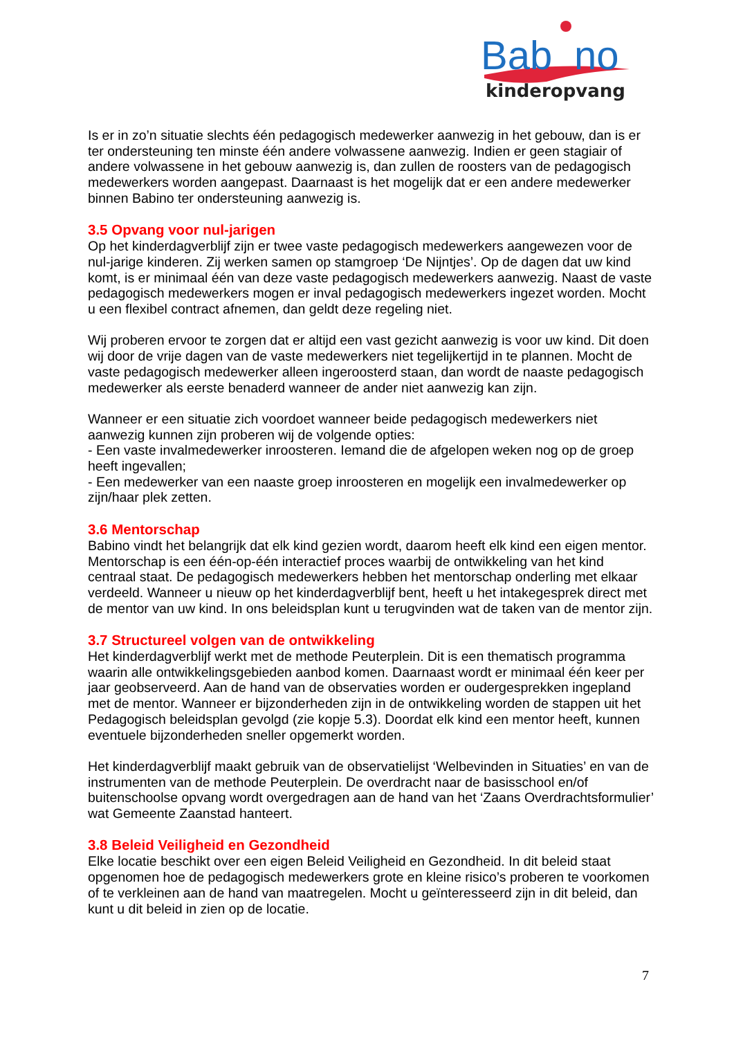Bab
no
kinderopvang
Is er in zo’n situatie slechts één pedagogisch medewerker aanwezig in het gebouw, dan is er ter ondersteuning ten minste één andere volwassene aanwezig. Indien er geen stagiair of andere volwassene in het gebouw aanwezig is, dan zullen de roosters van de pedagogisch medewerkers worden aangepast. Daarnaast is het mogelijk dat er een andere medewerker binnen Babino ter ondersteuning aanwezig is.
3.5 Opvang voor nul-jarigen
Op het kinderdagverblijf zijn er twee vaste pedagogisch medewerkers aangewezen voor de nul-jarige kinderen. Zij werken samen op stamgroep ‘De Nijntjes’. Op de dagen dat uw kind komt, is er minimaal één van deze vaste pedagogisch medewerkers aanwezig. Naast de vaste pedagogisch medewerkers mogen er inval pedagogisch medewerkers ingezet worden. Mocht u een flexibel contract afnemen, dan geldt deze regeling niet.
Wij proberen ervoor te zorgen dat er altijd een vast gezicht aanwezig is voor uw kind. Dit doen wij door de vrije dagen van de vaste medewerkers niet tegelijkertijd in te plannen. Mocht de vaste pedagogisch medewerker alleen ingeroosterd staan, dan wordt de naaste pedagogisch medewerker als eerste benaderd wanneer de ander niet aanwezig kan zijn.
Wanneer er een situatie zich voordoet wanneer beide pedagogisch medewerkers niet aanwezig kunnen zijn proberen wij de volgende opties:
- Een vaste invalmedewerker inroosteren. Iemand die de afgelopen weken nog op de groep heeft ingevallen;
- Een medewerker van een naaste groep inroosteren en mogelijk een invalmedewerker op zijn/haar plek zetten.
3.6 Mentorschap
Babino vindt het belangrijk dat elk kind gezien wordt, daarom heeft elk kind een eigen mentor. Mentorschap is een één-op-één interactief proces waarbij de ontwikkeling van het kind centraal staat. De pedagogisch medewerkers hebben het mentorschap onderling met elkaar verdeeld. Wanneer u nieuw op het kinderdagverblijf bent, heeft u het intakegesprek direct met de mentor van uw kind. In ons beleidsplan kunt u terugvinden wat de taken van de mentor zijn.
3.7 Structureel volgen van de ontwikkeling
Het kinderdagverblijf werkt met de methode Peuterplein. Dit is een thematisch programma waarin alle ontwikkelingsgebieden aanbod komen. Daarnaast wordt er minimaal één keer per jaar geobserveerd. Aan de hand van de observaties worden er oudergesprekken ingepland met de mentor. Wanneer er bijzonderheden zijn in de ontwikkeling worden de stappen uit het Pedagogisch beleidsplan gevolgd (zie kopje 5.3). Doordat elk kind een mentor heeft, kunnen eventuele bijzonderheden sneller opgemerkt worden.
Het kinderdagverblijf maakt gebruik van de observatielijst ‘Welbevinden in Situaties’ en van de instrumenten van de methode Peuterplein. De overdracht naar de basisschool en/of buitenschoolse opvang wordt overgedragen aan de hand van het ‘Zaans Overdrachtsformulier’ wat Gemeente Zaanstad hanteert.
3.8 Beleid Veiligheid en Gezondheid
Elke locatie beschikt over een eigen Beleid Veiligheid en Gezondheid. In dit beleid staat opgenomen hoe de pedagogisch medewerkers grote en kleine risico’s proberen te voorkomen of te verkleinen aan de hand van maatregelen. Mocht u geïnteresseerd zijn in dit beleid, dan kunt u dit beleid in zien op de locatie.
7